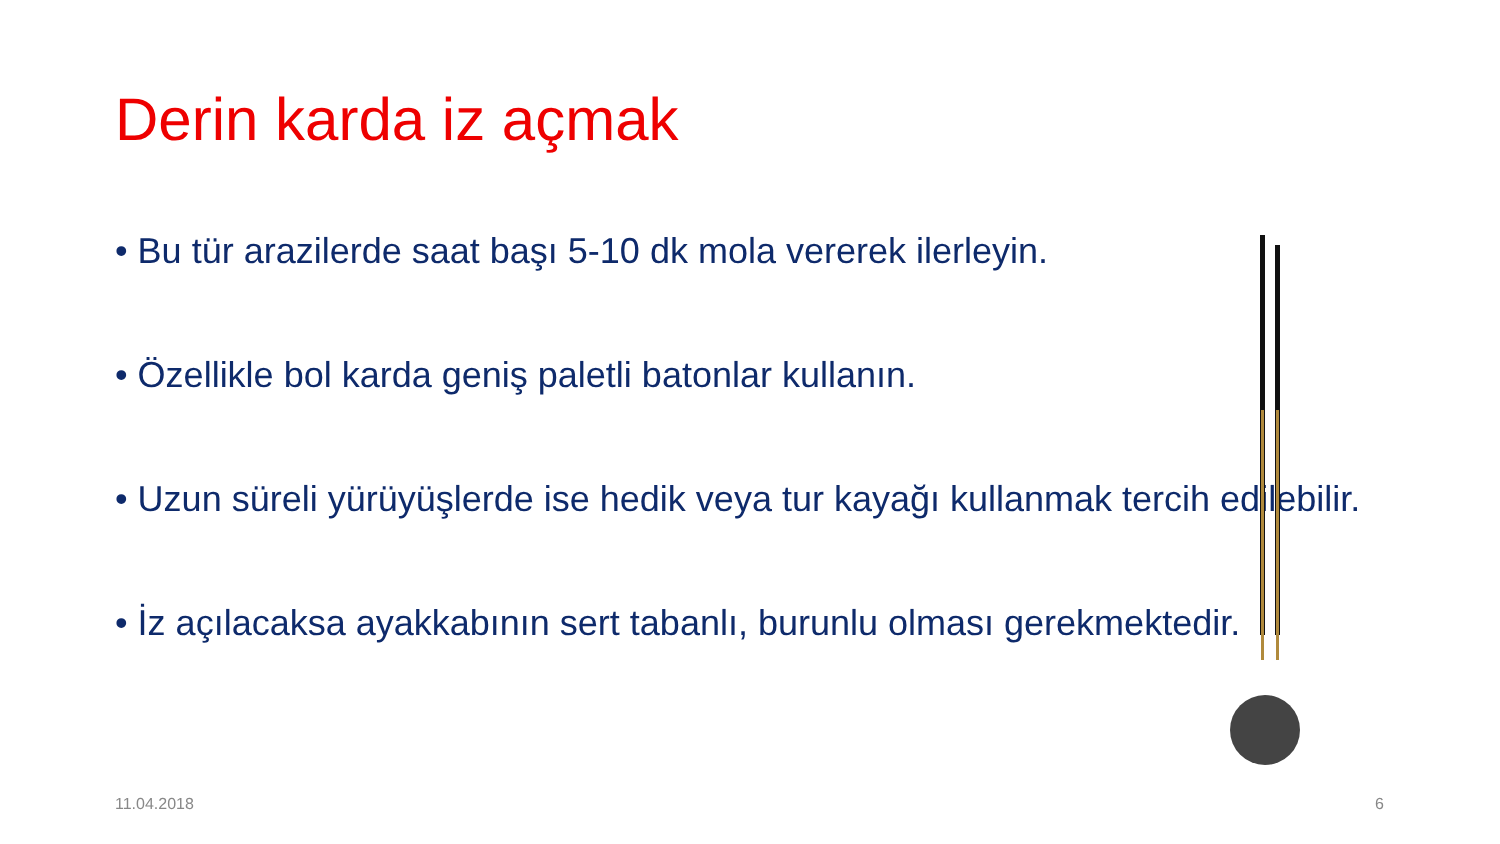Derin karda iz açmak
• Bu tür arazilerde saat başı 5-10 dk mola vererek ilerleyin.
• Özellikle bol karda geniş paletli batonlar kullanın.
• Uzun süreli yürüyüşlerde ise hedik veya tur kayağı kullanmak tercih edilebilir.
• İz açılacaksa ayakkabının sert tabanlı, burunlu olması gerekmektedir.
11.04.2018 6